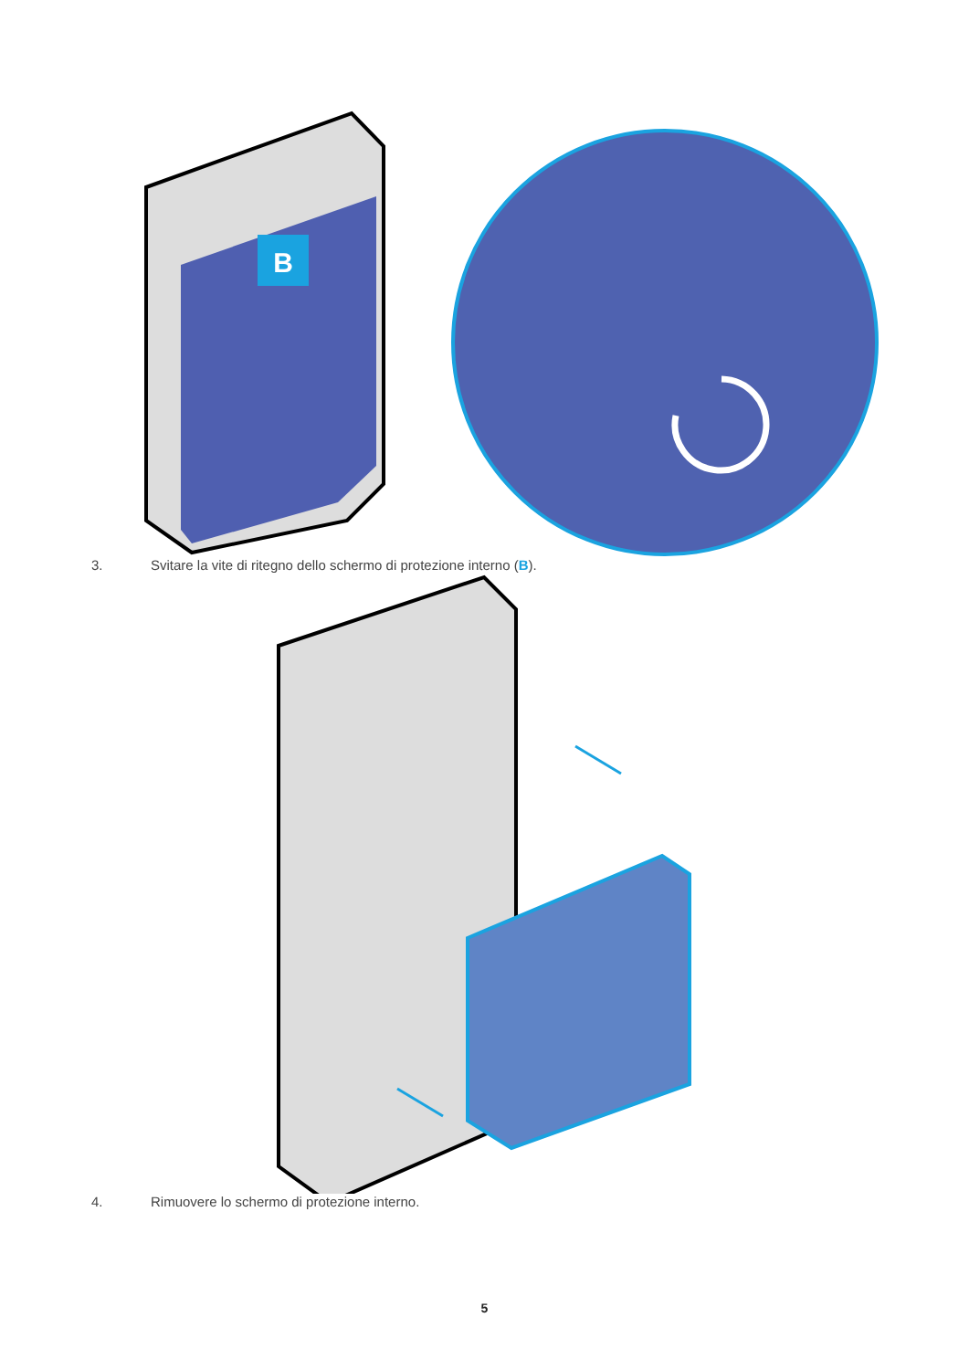B
3. Svitare la vite di ritegno dello schermo di protezione interno (B).
4. Rimuovere lo schermo di protezione interno.
5